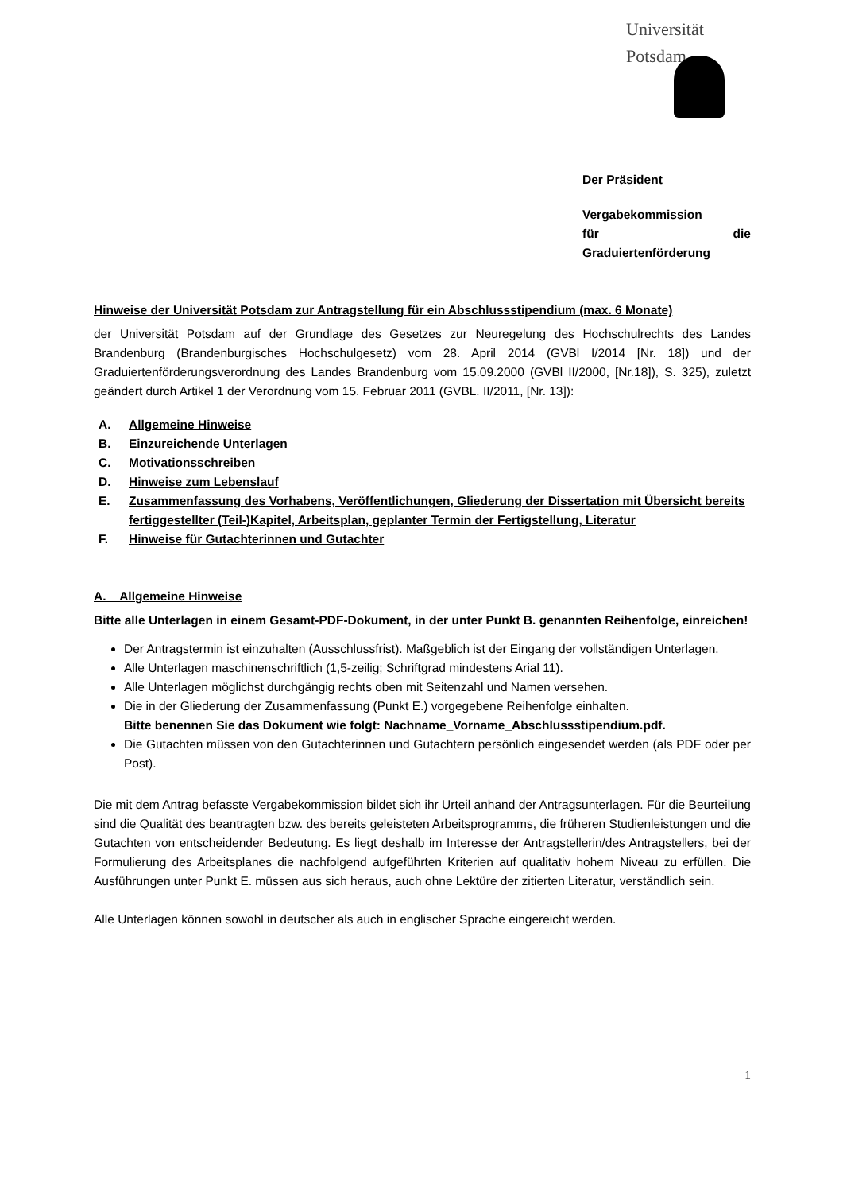Universität
Potsdam
Der Präsident
Vergabekommission
für die Graduiertenförderung
Hinweise der Universität Potsdam zur Antragstellung für ein Abschlussstipendium (max. 6 Monate)
der Universität Potsdam auf der Grundlage des Gesetzes zur Neuregelung des Hochschulrechts des Landes Brandenburg (Brandenburgisches Hochschulgesetz) vom 28. April 2014 (GVBl I/2014 [Nr. 18]) und der Graduiertenförderungsverordnung des Landes Brandenburg vom 15.09.2000 (GVBl II/2000, [Nr.18]), S. 325), zuletzt geändert durch Artikel 1 der Verordnung vom 15. Februar 2011 (GVBL. II/2011, [Nr. 13]):
A. Allgemeine Hinweise
B. Einzureichende Unterlagen
C. Motivationsschreiben
D. Hinweise zum Lebenslauf
E. Zusammenfassung des Vorhabens, Veröffentlichungen, Gliederung der Dissertation mit Übersicht bereits fertiggestellter (Teil-)Kapitel, Arbeitsplan, geplanter Termin der Fertigstellung, Literatur
F. Hinweise für Gutachterinnen und Gutachter
A. Allgemeine Hinweise
Bitte alle Unterlagen in einem Gesamt-PDF-Dokument, in der unter Punkt B. genannten Reihenfolge, einreichen!
Der Antragstermin ist einzuhalten (Ausschlussfrist). Maßgeblich ist der Eingang der vollständigen Unterlagen.
Alle Unterlagen maschinenschriftlich (1,5-zeilig; Schriftgrad mindestens Arial 11).
Alle Unterlagen möglichst durchgängig rechts oben mit Seitenzahl und Namen versehen.
Die in der Gliederung der Zusammenfassung (Punkt E.) vorgegebene Reihenfolge einhalten.
Bitte benennen Sie das Dokument wie folgt: Nachname_Vorname_Abschlussstipendium.pdf.
Die Gutachten müssen von den Gutachterinnen und Gutachtern persönlich eingesendet werden (als PDF oder per Post).
Die mit dem Antrag befasste Vergabekommission bildet sich ihr Urteil anhand der Antragsunterlagen. Für die Beurteilung sind die Qualität des beantragten bzw. des bereits geleisteten Arbeitsprogramms, die früheren Studienleistungen und die Gutachten von entscheidender Bedeutung. Es liegt deshalb im Interesse der Antragstellerin/des Antragstellers, bei der Formulierung des Arbeitsplanes die nachfolgend aufgeführten Kriterien auf qualitativ hohem Niveau zu erfüllen. Die Ausführungen unter Punkt E. müssen aus sich heraus, auch ohne Lektüre der zitierten Literatur, verständlich sein.
Alle Unterlagen können sowohl in deutscher als auch in englischer Sprache eingereicht werden.
1